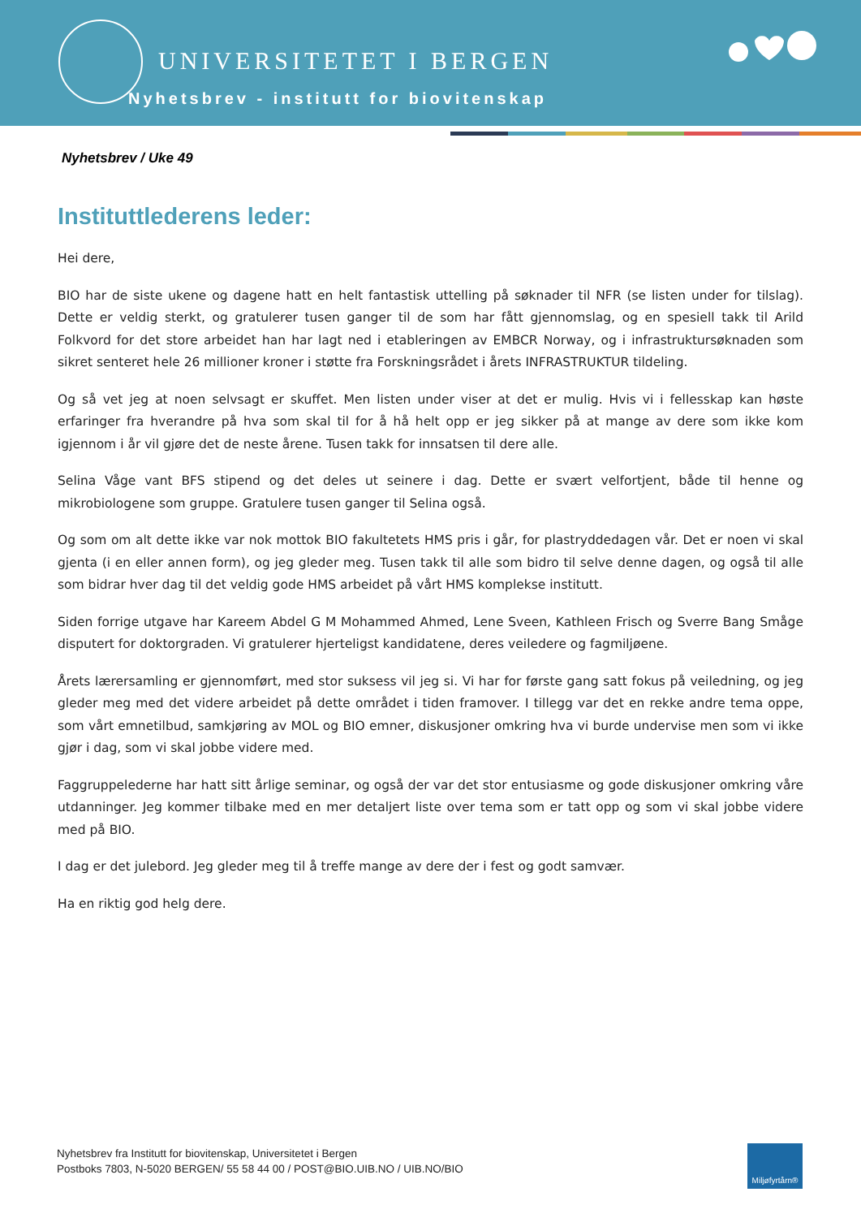UNIVERSITETET I BERGEN
Nyhetsbrev - institutt for biovitenskap
Nyhetsbrev / Uke 49
Instituttlederens leder:
Hei dere,
BIO har de siste ukene og dagene hatt en helt fantastisk uttelling på søknader til NFR (se listen under for tilslag). Dette er veldig sterkt, og gratulerer tusen ganger til de som har fått gjennomslag, og en spesiell takk til Arild Folkvord for det store arbeidet han har lagt ned i etableringen av EMBCR Norway, og i infrastruktursøknaden som sikret senteret hele 26 millioner kroner i støtte fra Forskningsrådet i årets INFRASTRUKTUR tildeling.
Og så vet jeg at noen selvsagt er skuffet. Men listen under viser at det er mulig. Hvis vi i fellesskap kan høste erfaringer fra hverandre på hva som skal til for å hå helt opp er jeg sikker på at mange av dere som ikke kom igjennom i år vil gjøre det de neste årene. Tusen takk for innsatsen til dere alle.
Selina Våge vant BFS stipend og det deles ut seinere i dag. Dette er svært velfortjent, både til henne og mikrobiologene som gruppe. Gratulere tusen ganger til Selina også.
Og som om alt dette ikke var nok mottok BIO fakultetets HMS pris i går, for plastryddedagen vår. Det er noen vi skal gjenta (i en eller annen form), og jeg gleder meg. Tusen takk til alle som bidro til selve denne dagen, og også til alle som bidrar hver dag til det veldig gode HMS arbeidet på vårt HMS komplekse institutt.
Siden forrige utgave har Kareem Abdel G M Mohammed Ahmed, Lene Sveen, Kathleen Frisch og Sverre Bang Småge disputert for doktorgraden. Vi gratulerer hjerteligst kandidatene, deres veiledere og fagmiljøene.
Årets lærersamling er gjennomført, med stor suksess vil jeg si. Vi har for første gang satt fokus på veiledning, og jeg gleder meg med det videre arbeidet på dette området i tiden framover. I tillegg var det en rekke andre tema oppe, som vårt emnetilbud, samkjøring av MOL og BIO emner, diskusjoner omkring hva vi burde undervise men som vi ikke gjør i dag, som vi skal jobbe videre med.
Faggruppelederne har hatt sitt årlige seminar, og også der var det stor entusiasme og gode diskusjoner omkring våre utdanninger. Jeg kommer tilbake med en mer detaljert liste over tema som er tatt opp og som vi skal jobbe videre med på BIO.
I dag er det julebord. Jeg gleder meg til å treffe mange av dere der i fest og godt samvær.
Ha en riktig god helg dere.
Nyhetsbrev fra Institutt for biovitenskap, Universitetet i Bergen
Postboks 7803, N-5020 BERGEN/ 55 58 44 00 / POST@BIO.UIB.NO / UIB.NO/BIO
Miljøfyrtårn®